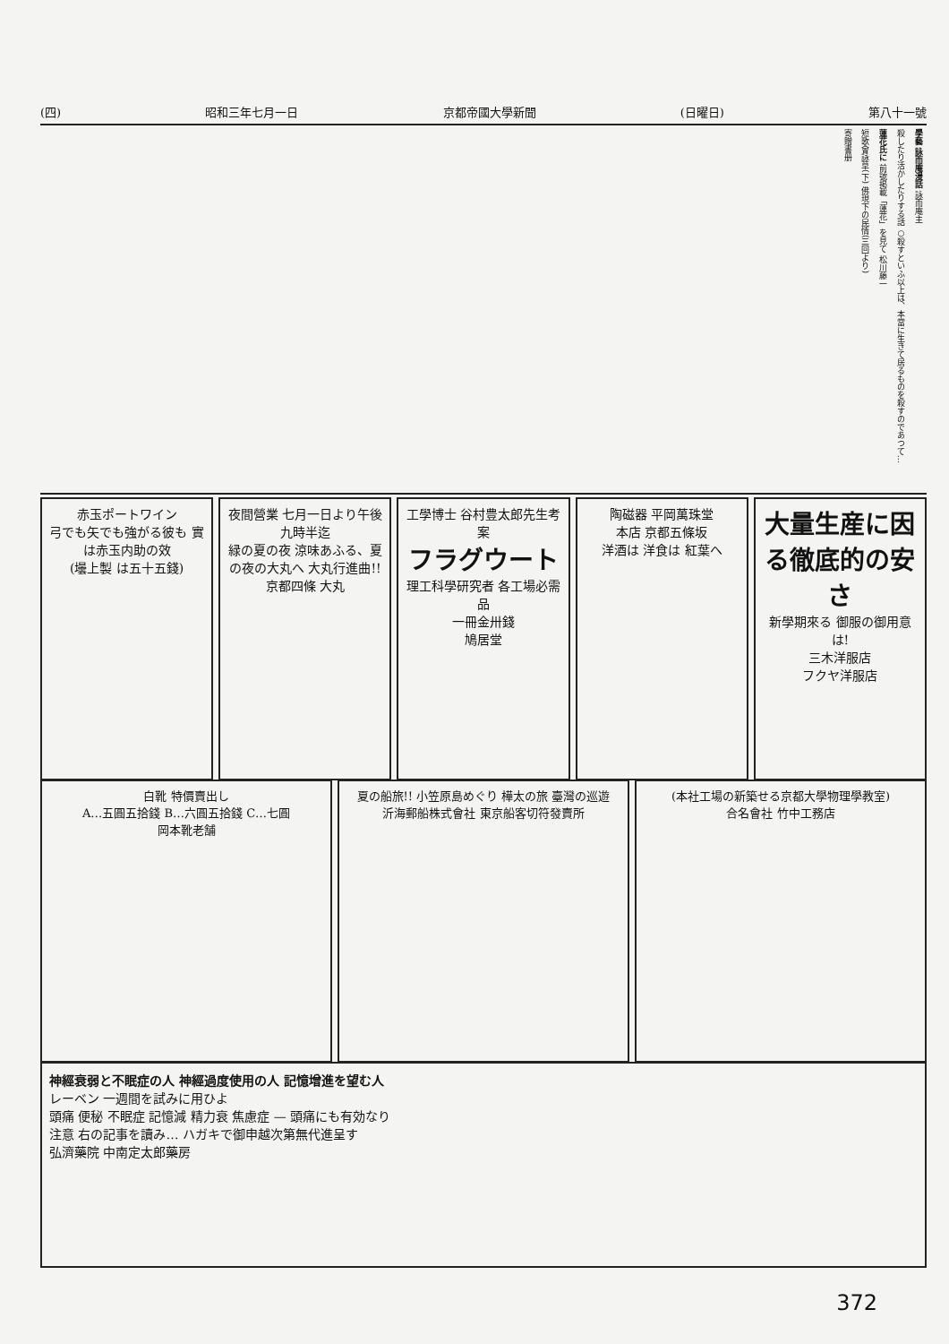(四) 昭和三年七月一日 京都帝國大學新聞 (日曜日) 第八十一號
學藝 詠而庵漫話 詠而庵主
殺したり活かしたりする話 ○殺すといふ以上は、本當に生きて居るものを殺すのであつて…
蓮花氏に 前號掲載「蓮花」を見て 松川藤一
短歌會詠草(下) 佛現下の民情(三回より)
寄贈書册
赤玉ポートワイン
弓でも矢でも強がる彼も 實は赤玉内助の效
(壜上製 は五十五錢)
夜間營業 七月一日より午後九時半迄
緑の夏の夜 涼味あふる、夏の夜の大丸へ 大丸行進曲!!
京都四條 大丸
工學博士 谷村豊太郎先生考案
フラグウート
理工科學研究者 各工場必需品
一冊金卅錢
鳩居堂
陶磁器 平岡萬珠堂
本店 京都五條坂
洋酒は 洋食は 紅葉へ
大量生産に因る徹底的の安さ
新學期來る 御服の御用意は!
三木洋服店
フクヤ洋服店
白靴 特價賣出し
A…五圓五拾錢 B…六圓五拾錢 C…七圓
岡本靴老舗
夏の船旅!! 小笠原島めぐり 樺太の旅 臺灣の巡遊
沂海郵船株式會社 東京船客切符發賣所
(本社工場の新築せる京都大學物理學教室)
合名會社 竹中工務店
神經衰弱と不眠症の人 神經過度使用の人 記憶增進を望む人
レーベン 一週間を試みに用ひよ
頭痛 便秘 不眠症 記憶減 精力衰 焦慮症 — 頭痛にも有効なり
注意 右の記事を讀み… ハガキで御申越次第無代進呈す
弘濟藥院 中南定太郎藥房
372